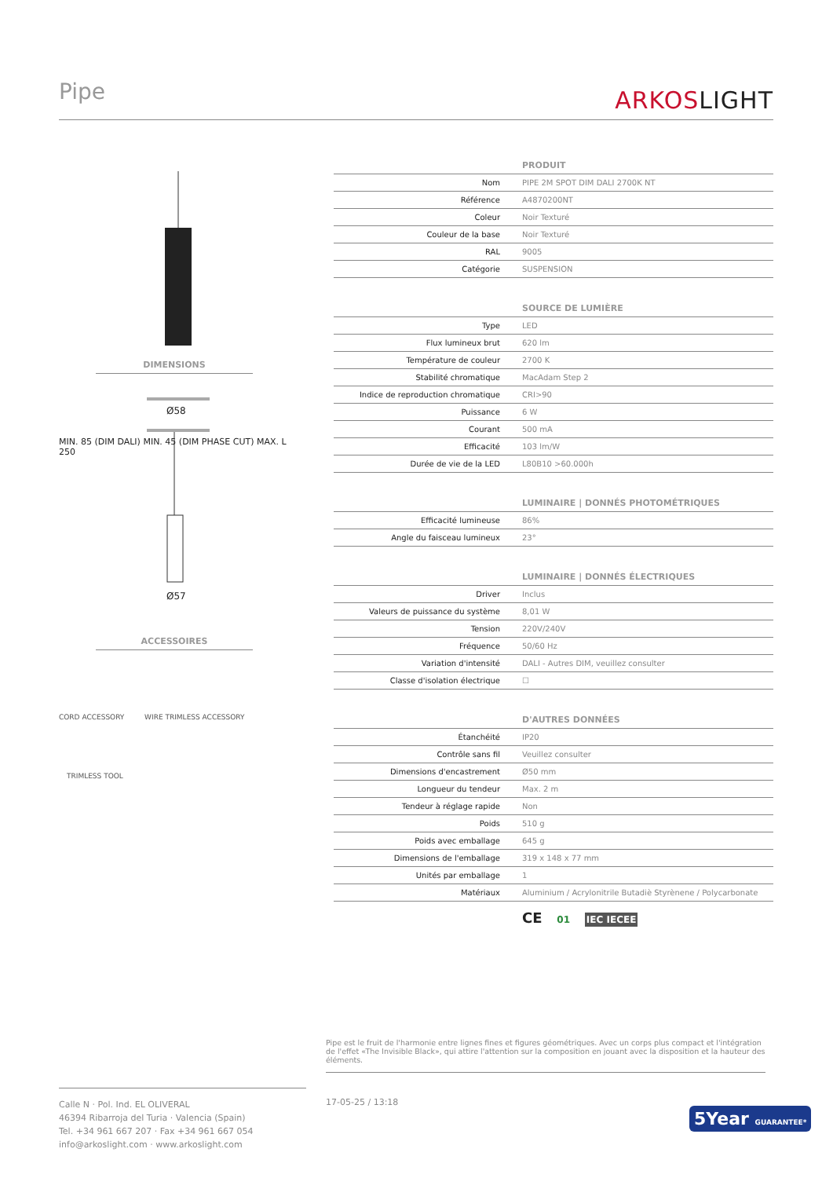Pipe ARKOSLIGHT
DIMENSIONS
Ø58
Ø57
MIN. 85 (DIM DALI) MIN. 45 (DIM PHASE CUT) MAX. L 250
ACCESSOIRES
CORD ACCESSORY WIRE TRIMLESS ACCESSORY
TRIMLESS TOOL
| | PRODUIT |
| Nom | PIPE 2M SPOT DIM DALI 2700K NT |
| Référence | A4870200NT |
| Coleur | Noir Texturé |
| Couleur de la base | Noir Texturé |
| RAL | 9005 |
| Catégorie | SUSPENSION |
| | SOURCE DE LUMIÈRE |
| Type | LED |
| Flux lumineux brut | 620 lm |
| Température de couleur | 2700 K |
| Stabilité chromatique | MacAdam Step 2 |
| Indice de reproduction chromatique | CRI>90 |
| Puissance | 6 W |
| Courant | 500 mA |
| Efficacité | 103 lm/W |
| Durée de vie de la LED | L80B10 >60.000h |
| | LUMINAIRE / DONNÉS PHOTOMÉTRIQUES |
| Efficacité lumineuse | 86% |
| Angle du faisceau lumineux | 23° |
| | LUMINAIRE / DONNÉS ÉLECTRIQUES |
| Driver | Inclus |
| Valeurs de puissance du système | 8,01 W |
| Tension | 220V/240V |
| Fréquence | 50/60 Hz |
| Variation d'intensité | DALI - Autres DIM, veuillez consulter |
| Classe d'isolation électrique | ☐ |
| | D'AUTRES DONNÉES |
| Étanchéité | IP20 |
| Contrôle sans fil | Veuillez consulter |
| Dimensions d'encastrement | Ø50 mm |
| Longueur du tendeur | Max. 2 m |
| Tendeur à réglage rapide | Non |
| Poids | 510 g |
| Poids avec emballage | 645 g |
| Dimensions de l'emballage | 319 x 148 x 77 mm |
| Unités par emballage | 1 |
| Matériaux | Aluminium / Acrylonitrile Butadiè Styrènene / Polycarbonate |
CE 01 IEC IECEE
Pipe est le fruit de l'harmonie entre lignes fines et figures géométriques. Avec un corps plus compact et l'intégration de l'effet «The Invisible Black», qui attire l'attention sur la composition en jouant avec la disposition et la hauteur des éléments.
Calle N · Pol. Ind. EL OLIVERAL
46394 Ribarroja del Turia · Valencia (Spain)
Tel. +34 961 667 207 · Fax +34 961 667 054
info@arkoslight.com · www.arkoslight.com
17-05-25 / 13:18
5Year GUARANTEE*